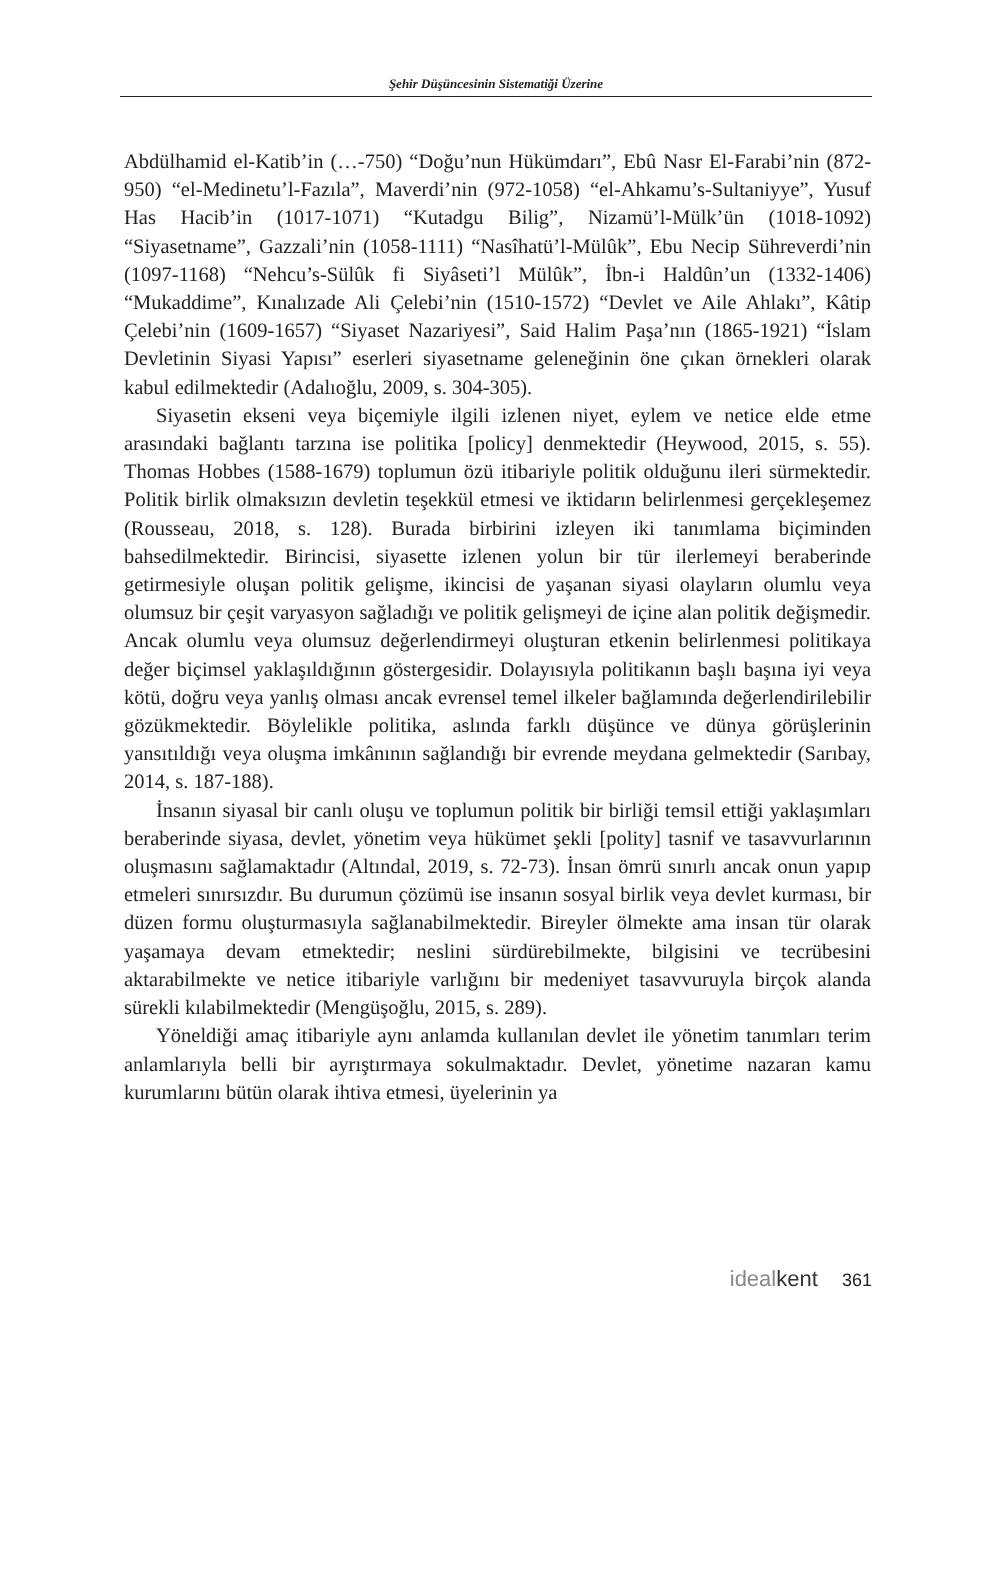Şehir Düşüncesinin Sistematiği Üzerine
Abdülhamid el-Katib’in (…-750) “Doğu’nun Hükümdarı”, Ebû Nasr El-Farabi’nin (872-950) “el-Medinetu’l-Fazıla”, Maverdi’nin (972-1058) “el-Ahkamu’s-Sultaniyye”, Yusuf Has Hacib’in (1017-1071) “Kutadgu Bilig”, Nizamü’l-Mülk’ün (1018-1092) “Siyasetname”, Gazzali’nin (1058-1111) “Nasîhatü’l-Mülûk”, Ebu Necip Sühreverdi’nin (1097-1168) “Nehcu’s-Sülûk fi Siyâseti’l Mülûk”, İbn-i Haldûn’un (1332-1406) “Mukaddime”, Kınalızade Ali Çelebi’nin (1510-1572) “Devlet ve Aile Ahlakı”, Kâtip Çelebi’nin (1609-1657) “Siyaset Nazariyesi”, Said Halim Paşa’nın (1865-1921) “İslam Devletinin Siyasi Yapısı” eserleri siyasetname geleneğinin öne çıkan örnekleri olarak kabul edilmektedir (Adalıoğlu, 2009, s. 304-305).
Siyasetin ekseni veya biçemiyle ilgili izlenen niyet, eylem ve netice elde etme arasındaki bağlantı tarzına ise politika [policy] denmektedir (Heywood, 2015, s. 55). Thomas Hobbes (1588-1679) toplumun özü itibariyle politik olduğunu ileri sürmektedir. Politik birlik olmaksızın devletin teşekkül etmesi ve iktidarın belirlenmesi gerçekleşemez (Rousseau, 2018, s. 128). Burada birbirini izleyen iki tanımlama biçiminden bahsedilmektedir. Birincisi, siyasette izlenen yolun bir tür ilerlemeyi beraberinde getirmesiyle oluşan politik gelişme, ikincisi de yaşanan siyasi olayların olumlu veya olumsuz bir çeşit varyasyon sağladığı ve politik gelişmeyi de içine alan politik değişmedir. Ancak olumlu veya olumsuz değerlendirmeyi oluşturan etkenin belirlenmesi politikaya değer biçimsel yaklaşıldığının göstergesidir. Dolayısıyla politikanın başlı başına iyi veya kötü, doğru veya yanlış olması ancak evrensel temel ilkeler bağlamında değerlendirilebilir gözükmektedir. Böylelikle politika, aslında farklı düşünce ve dünya görüşlerinin yansıtıldığı veya oluşma imkânının sağlandığı bir evrende meydana gelmektedir (Sarıbay, 2014, s. 187-188).
İnsanın siyasal bir canlı oluşu ve toplumun politik bir birliği temsil ettiği yaklaşımları beraberinde siyasa, devlet, yönetim veya hükümet şekli [polity] tasnif ve tasavvurlarının oluşmasını sağlamaktadır (Altındal, 2019, s. 72-73). İnsan ömrü sınırlı ancak onun yapıp etmeleri sınırsızdır. Bu durumun çözümü ise insanın sosyal birlik veya devlet kurması, bir düzen formu oluşturmasıyla sağlanabilmektedir. Bireyler ölmekte ama insan tür olarak yaşamaya devam etmektedir; neslini sürdürebilmekte, bilgisini ve tecrübesini aktarabilmekte ve netice itibariyle varlığını bir medeniyet tasavvuruyla birçok alanda sürekli kılabilmektedir (Mengüşoğlu, 2015, s. 289).
Yöneldiği amaç itibariyle aynı anlamda kullanılan devlet ile yönetim tanımları terim anlamlarıyla belli bir ayrıştırmaya sokulmaktadır. Devlet, yönetime nazaran kamu kurumlarını bütün olarak ihtiva etmesi, üyelerinin ya
ideal kent 361